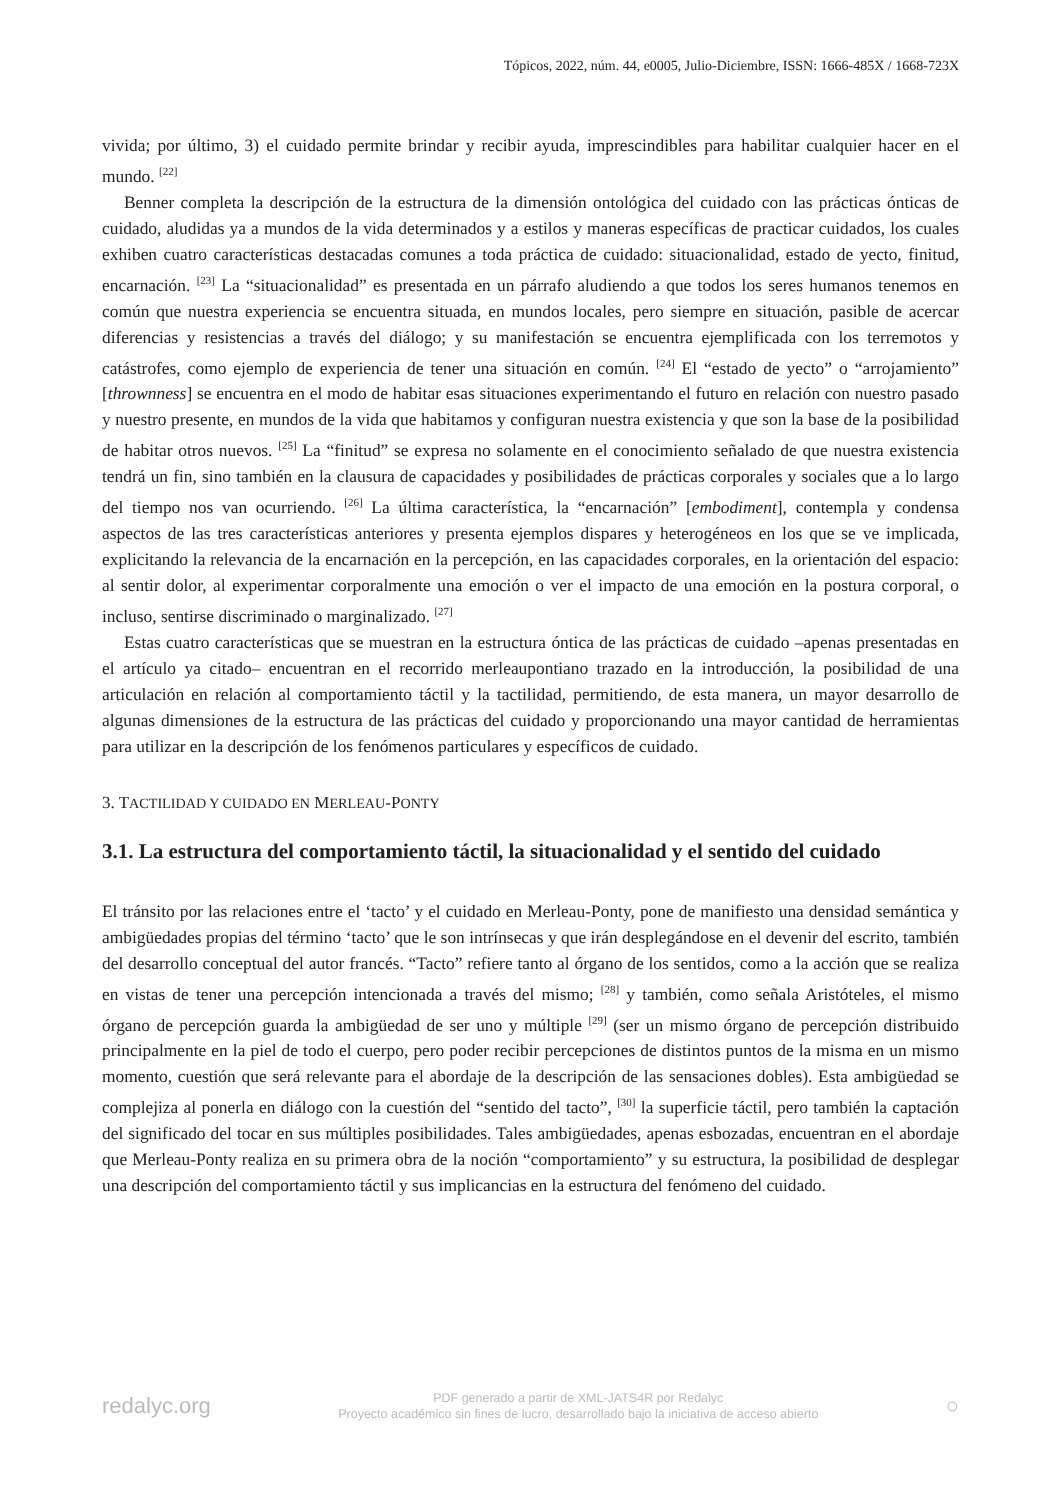Tópicos, 2022, núm. 44, e0005, Julio-Diciembre, ISSN: 1666-485X / 1668-723X
vivida; por último, 3) el cuidado permite brindar y recibir ayuda, imprescindibles para habilitar cualquier hacer en el mundo. <sup>[22]</sup>
Benner completa la descripción de la estructura de la dimensión ontológica del cuidado con las prácticas ónticas de cuidado, aludidas ya a mundos de la vida determinados y a estilos y maneras específicas de practicar cuidados, los cuales exhiben cuatro características destacadas comunes a toda práctica de cuidado: situacionalidad, estado de yecto, finitud, encarnación. <sup>[23]</sup> La “situacionalidad” es presentada en un párrafo aludiendo a que todos los seres humanos tenemos en común que nuestra experiencia se encuentra situada, en mundos locales, pero siempre en situación, pasible de acercar diferencias y resistencias a través del diálogo; y su manifestación se encuentra ejemplificada con los terremotos y catástrofes, como ejemplo de experiencia de tener una situación en común. <sup>[24]</sup> El “estado de yecto” o “arrojamiento” [thrownness] se encuentra en el modo de habitar esas situaciones experimentando el futuro en relación con nuestro pasado y nuestro presente, en mundos de la vida que habitamos y configuran nuestra existencia y que son la base de la posibilidad de habitar otros nuevos. <sup>[25]</sup> La “finitud” se expresa no solamente en el conocimiento señalado de que nuestra existencia tendrá un fin, sino también en la clausura de capacidades y posibilidades de prácticas corporales y sociales que a lo largo del tiempo nos van ocurriendo. <sup>[26]</sup> La última característica, la “encarnación” [embodiment], contempla y condensa aspectos de las tres características anteriores y presenta ejemplos dispares y heterogéneos en los que se ve implicada, explicitando la relevancia de la encarnación en la percepción, en las capacidades corporales, en la orientación del espacio: al sentir dolor, al experimentar corporalmente una emoción o ver el impacto de una emoción en la postura corporal, o incluso, sentirse discriminado o marginalizado. <sup>[27]</sup>
Estas cuatro características que se muestran en la estructura óntica de las prácticas de cuidado –apenas presentadas en el artículo ya citado– encuentran en el recorrido merleaupontiano trazado en la introducción, la posibilidad de una articulación en relación al comportamiento táctil y la tactilidad, permitiendo, de esta manera, un mayor desarrollo de algunas dimensiones de la estructura de las prácticas del cuidado y proporcionando una mayor cantidad de herramientas para utilizar en la descripción de los fenómenos particulares y específicos de cuidado.
3. TACTILIDAD Y CUIDADO EN MERLEAU-PONTY
3.1. La estructura del comportamiento táctil, la situacionalidad y el sentido del cuidado
El tránsito por las relaciones entre el ‘tacto’ y el cuidado en Merleau-Ponty, pone de manifiesto una densidad semántica y ambigüedades propias del término ‘tacto’ que le son intrínsecas y que irán desplegándose en el devenir del escrito, también del desarrollo conceptual del autor francés. “Tacto” refiere tanto al órgano de los sentidos, como a la acción que se realiza en vistas de tener una percepción intencionada a través del mismo; <sup>[28]</sup> y también, como señala Aristóteles, el mismo órgano de percepción guarda la ambigüedad de ser uno y múltiple <sup>[29]</sup> (ser un mismo órgano de percepción distribuido principalmente en la piel de todo el cuerpo, pero poder recibir percepciones de distintos puntos de la misma en un mismo momento, cuestión que será relevante para el abordaje de la descripción de las sensaciones dobles). Esta ambigüedad se complejiza al ponerla en diálogo con la cuestión del “sentido del tacto”, <sup>[30]</sup> la superficie táctil, pero también la captación del significado del tocar en sus múltiples posibilidades. Tales ambigüedades, apenas esbozadas, encuentran en el abordaje que Merleau-Ponty realiza en su primera obra de la noción “comportamiento” y su estructura, la posibilidad de desplegar una descripción del comportamiento táctil y sus implicancias en la estructura del fenómeno del cuidado.
redalyc.org
PDF generado a partir de XML-JATS4R por Redalyc
Proyecto académico sin fines de lucro, desarrollado bajo la iniciativa de acceso abierto
○